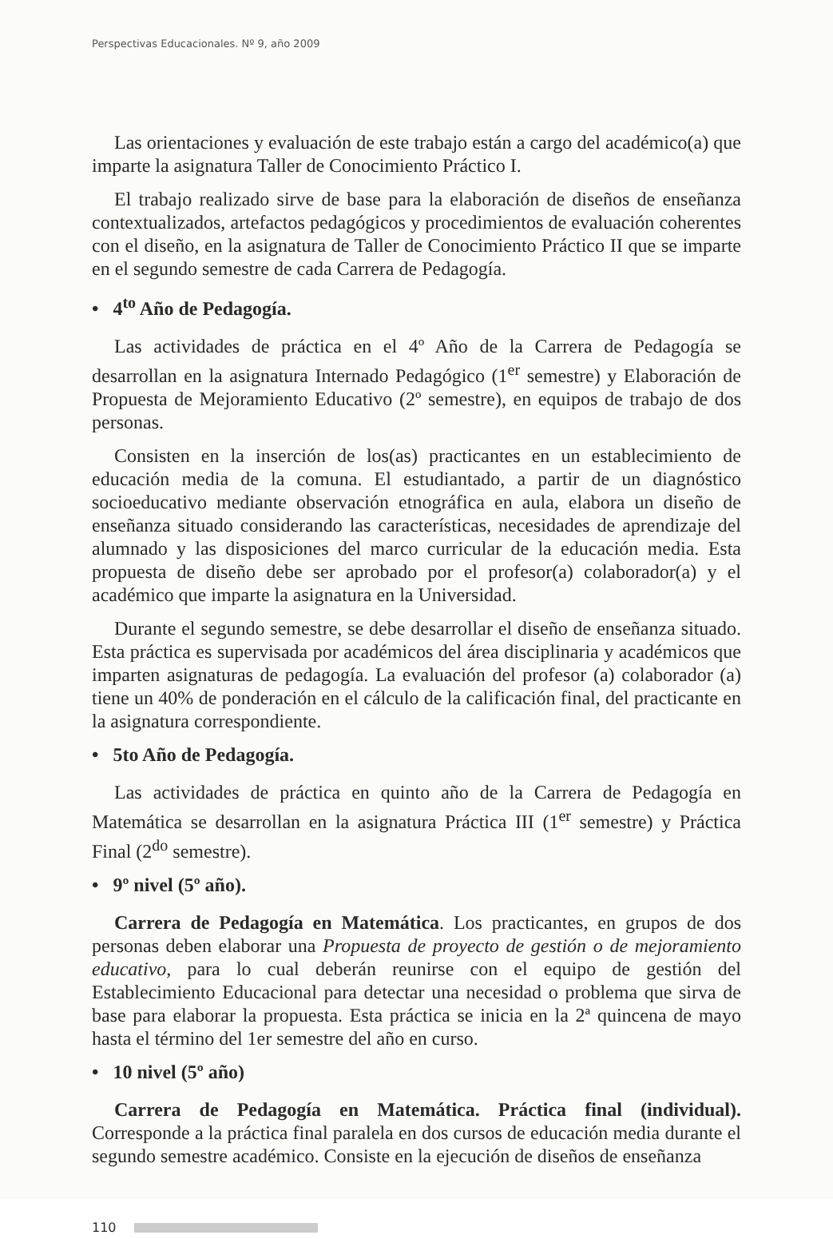Perspectivas Educacionales. Nº 9, año 2009
Las orientaciones y evaluación de este trabajo están a cargo del académico(a) que imparte la asignatura Taller de Conocimiento Práctico I.
El trabajo realizado sirve de base para la elaboración de diseños de enseñanza contextualizados, artefactos pedagógicos y procedimientos de evaluación coherentes con el diseño, en la asignatura de Taller de Conocimiento Práctico II que se imparte en el segundo semestre de cada Carrera de Pedagogía.
• 4<sup>to</sup> Año de Pedagogía.
Las actividades de práctica en el 4º Año de la Carrera de Pedagogía se desarrollan en la asignatura Internado Pedagógico (1<sup>er</sup> semestre) y Elaboración de Propuesta de Mejoramiento Educativo (2º semestre), en equipos de trabajo de dos personas.
Consisten en la inserción de los(as) practicantes en un establecimiento de educación media de la comuna. El estudiantado, a partir de un diagnóstico socioeducativo mediante observación etnográfica en aula, elabora un diseño de enseñanza situado considerando las características, necesidades de aprendizaje del alumnado y las disposiciones del marco curricular de la educación media. Esta propuesta de diseño debe ser aprobado por el profesor(a) colaborador(a) y el académico que imparte la asignatura en la Universidad.
Durante el segundo semestre, se debe desarrollar el diseño de enseñanza situado. Esta práctica es supervisada por académicos del área disciplinaria y académicos que imparten asignaturas de pedagogía. La evaluación del profesor (a) colaborador (a) tiene un 40% de ponderación en el cálculo de la calificación final, del practicante en la asignatura correspondiente.
• 5to Año de Pedagogía.
Las actividades de práctica en quinto año de la Carrera de Pedagogía en Matemática se desarrollan en la asignatura Práctica III (1<sup>er</sup> semestre) y Práctica Final (2<sup>do</sup> semestre).
• 9º nivel (5º año).
Carrera de Pedagogía en Matemática. Los practicantes, en grupos de dos personas deben elaborar una Propuesta de proyecto de gestión o de mejoramiento educativo, para lo cual deberán reunirse con el equipo de gestión del Establecimiento Educacional para detectar una necesidad o problema que sirva de base para elaborar la propuesta. Esta práctica se inicia en la 2ª quincena de mayo hasta el término del 1er semestre del año en curso.
• 10 nivel (5º año)
Carrera de Pedagogía en Matemática. Práctica final (individual). Corresponde a la práctica final paralela en dos cursos de educación media durante el segundo semestre académico. Consiste en la ejecución de diseños de enseñanza
110